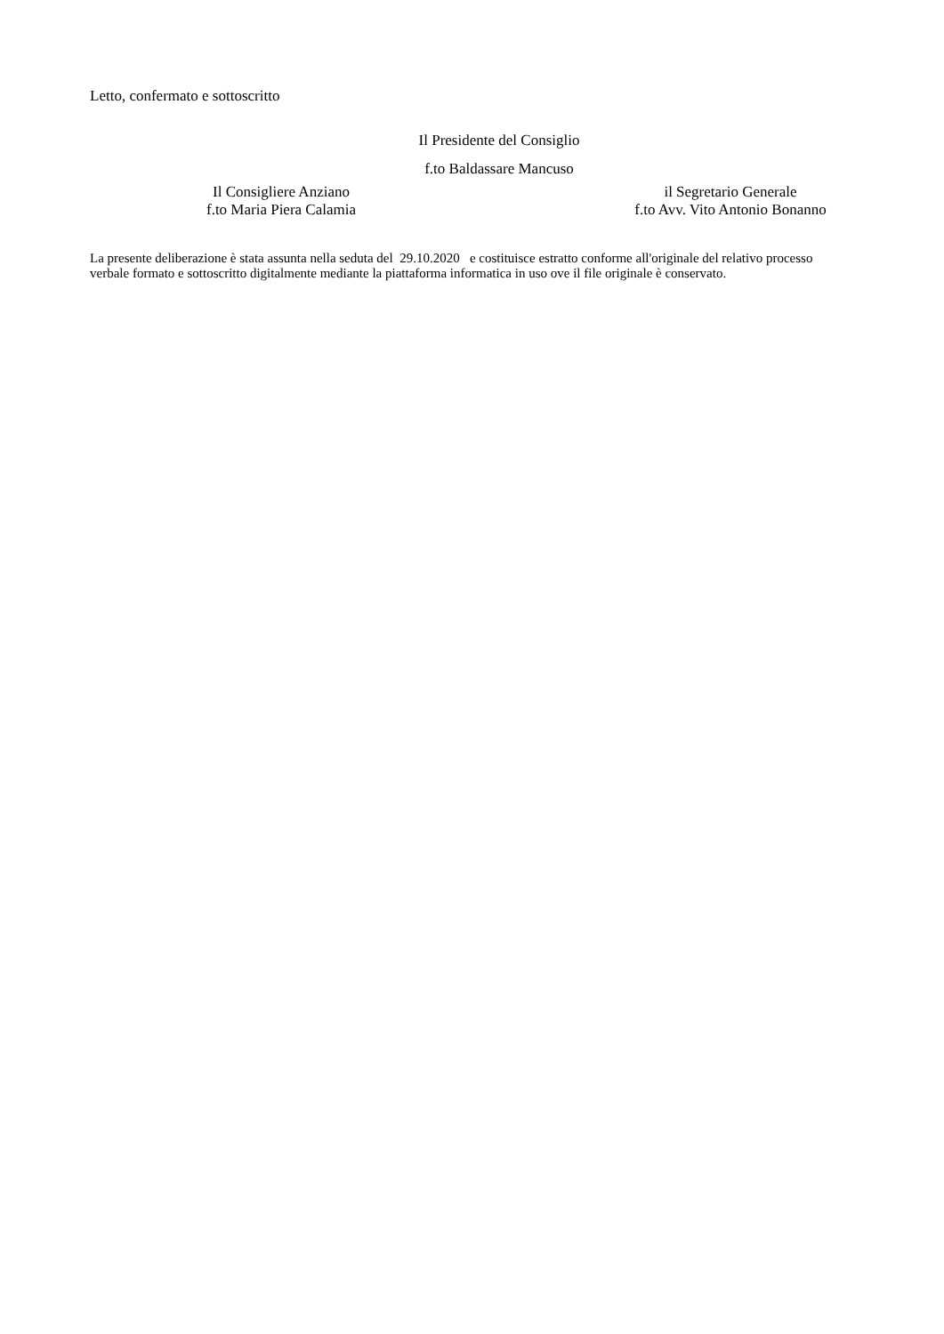Letto, confermato e sottoscritto
Il Presidente del Consiglio
f.to Baldassare Mancuso
Il Consigliere Anziano
f.to Maria Piera Calamia
il Segretario Generale
f.to Avv. Vito Antonio Bonanno
La presente deliberazione è stata assunta nella seduta del 29.10.2020 e costituisce estratto conforme all'originale del relativo processo verbale formato e sottoscritto digitalmente mediante la piattaforma informatica in uso ove il file originale è conservato.